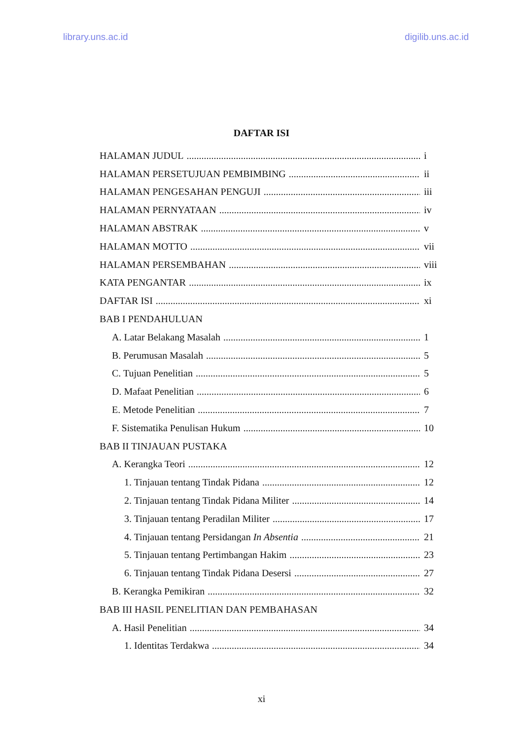library.uns.ac.id digilib.uns.ac.id
DAFTAR ISI
HALAMAN JUDUL i
HALAMAN PERSETUJUAN PEMBIMBING ii
HALAMAN PENGESAHAN PENGUJI iii
HALAMAN PERNYATAAN iv
HALAMAN ABSTRAK v
HALAMAN MOTTO vii
HALAMAN PERSEMBAHAN viii
KATA PENGANTAR ix
DAFTAR ISI xi
BAB I PENDAHULUAN
A. Latar Belakang Masalah 1
B. Perumusan Masalah 5
C. Tujuan Penelitian 5
D. Mafaat Penelitian 6
E. Metode Penelitian 7
F. Sistematika Penulisan Hukum 10
BAB II TINJAUAN PUSTAKA
A. Kerangka Teori 12
1. Tinjauan tentang Tindak Pidana 12
2. Tinjauan tentang Tindak Pidana Militer 14
3. Tinjauan tentang Peradilan Militer 17
4. Tinjauan tentang Persidangan In Absentia 21
5. Tinjauan tentang Pertimbangan Hakim 23
6. Tinjauan tentang Tindak Pidana Desersi 27
B. Kerangka Pemikiran 32
BAB III HASIL PENELITIAN DAN PEMBAHASAN
A. Hasil Penelitian 34
1. Identitas Terdakwa 34
xi